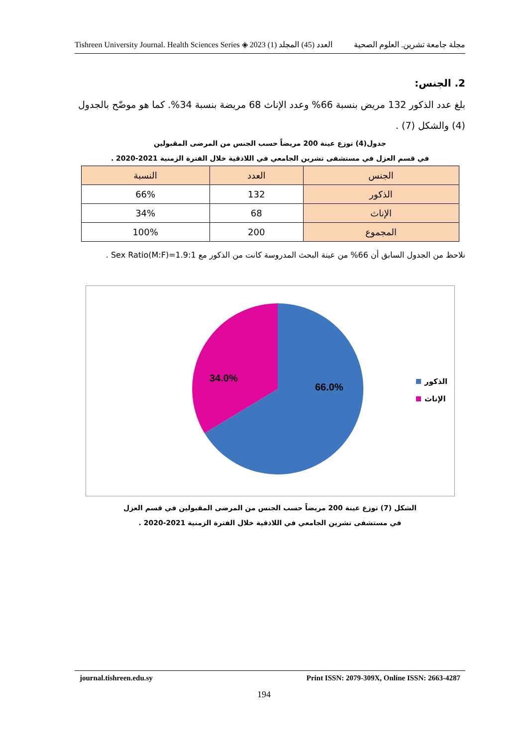Tishreen University Journal. Health Sciences Series ◈ 2023 (1) العدد (45) المجلد مجلة جامعة تشرين. العلوم الصحية
2. الجنس:
بلغ عدد الذكور 132 مريض بنسبة 66% وعدد الإناث 68 مريضة بنسبة 34%. كما هو موضّح بالجدول (4) والشكل (7) .
جدول(4) توزع عينة 200 مريضاً حسب الجنس من المرضى المقبولين
في قسم العزل في مستشفى تشرين الجامعي في اللاذقية خلال الفترة الزمنية 2021-2020 .
| الجنس | العدد | النسبة |
| --- | --- | --- |
| الذكور | 132 | 66% |
| الإناث | 68 | 34% |
| المجموع | 200 | 100% |
نلاحظ من الجدول السابق أن 66% من عينة البحث المدروسة كانت من الذكور مع Sex Ratio(M:F)=1.9:1 .
66.0%
34.0%
الذكور
الإناث
الشكل (7) توزع عينة 200 مريضاً حسب الجنس من المرضى المقبولين في قسم العزل
في مستشفى تشرين الجامعي في اللاذقية خلال الفترة الزمنية 2021-2020 .
journal.tishreen.edu.sy Print ISSN: 2079-309X, Online ISSN: 2663-4287
194